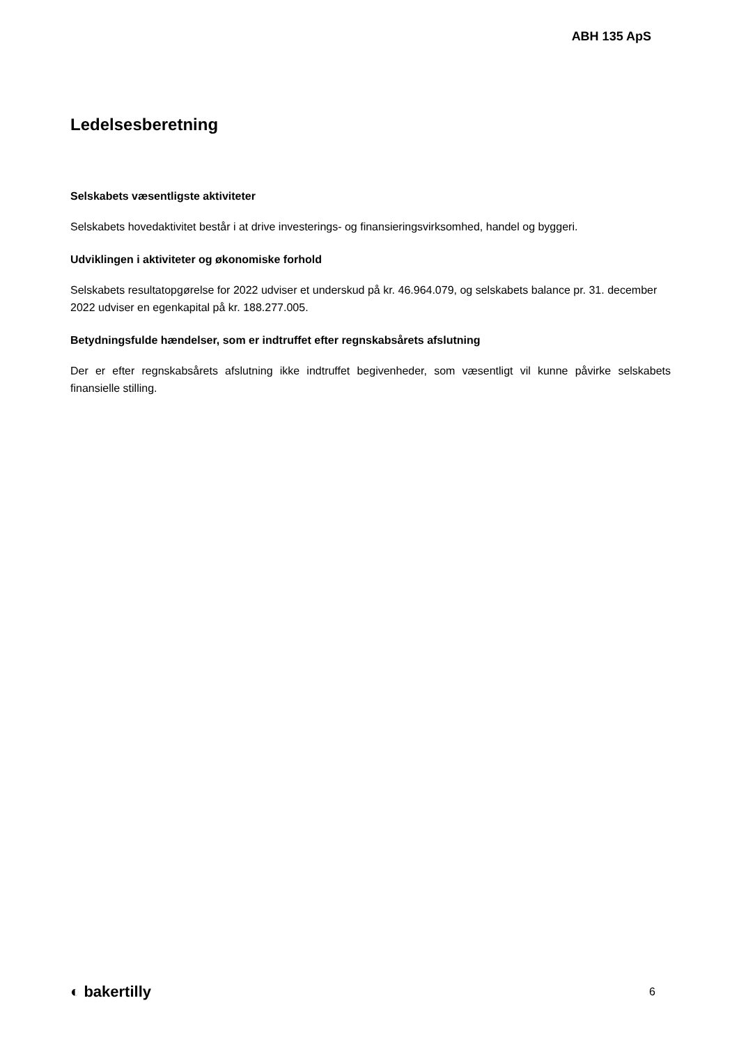ABH 135 ApS
Ledelsesberetning
Selskabets væsentligste aktiviteter
Selskabets hovedaktivitet består i at drive investerings- og finansieringsvirksomhed, handel og byggeri.
Udviklingen i aktiviteter og økonomiske forhold
Selskabets resultatopgørelse for 2022 udviser et underskud på kr. 46.964.079, og selskabets balance pr. 31. december 2022 udviser en egenkapital på kr. 188.277.005.
Betydningsfulde hændelser, som er indtruffet efter regnskabsårets afslutning
Der er efter regnskabsårets afslutning ikke indtruffet begivenheder, som væsentligt vil kunne påvirke selskabets finansielle stilling.
◐ bakertilly
6